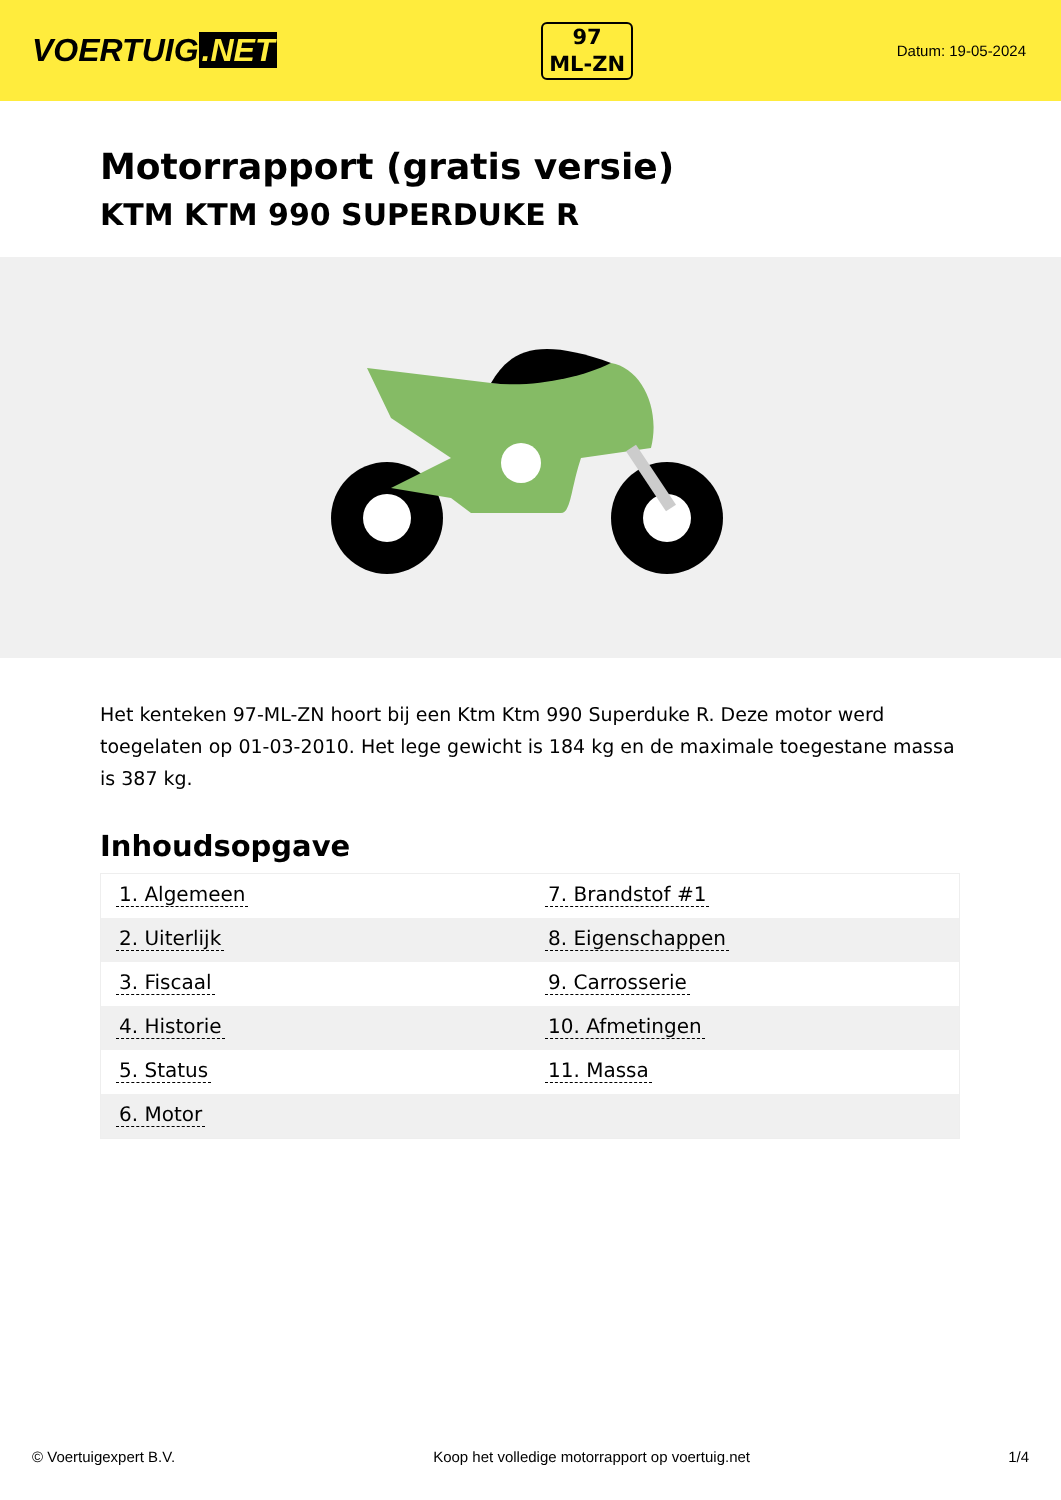VOERTUIG.NET
97
ML-ZN
Datum: 19-05-2024
Motorrapport (gratis versie)
KTM KTM 990 SUPERDUKE R
Het kenteken 97-ML-ZN hoort bij een Ktm Ktm 990 Superduke R. Deze motor werd toegelaten op 01-03-2010. Het lege gewicht is 184 kg en de maximale toegestane massa is 387 kg.
Inhoudsopgave
| 1. Algemeen | 7. Brandstof #1 |
| 2. Uiterlijk | 8. Eigenschappen |
| 3. Fiscaal | 9. Carrosserie |
| 4. Historie | 10. Afmetingen |
| 5. Status | 11. Massa |
| 6. Motor | |
© Voertuigexpert B.V. Koop het volledige motorrapport op voertuig.net 1/4